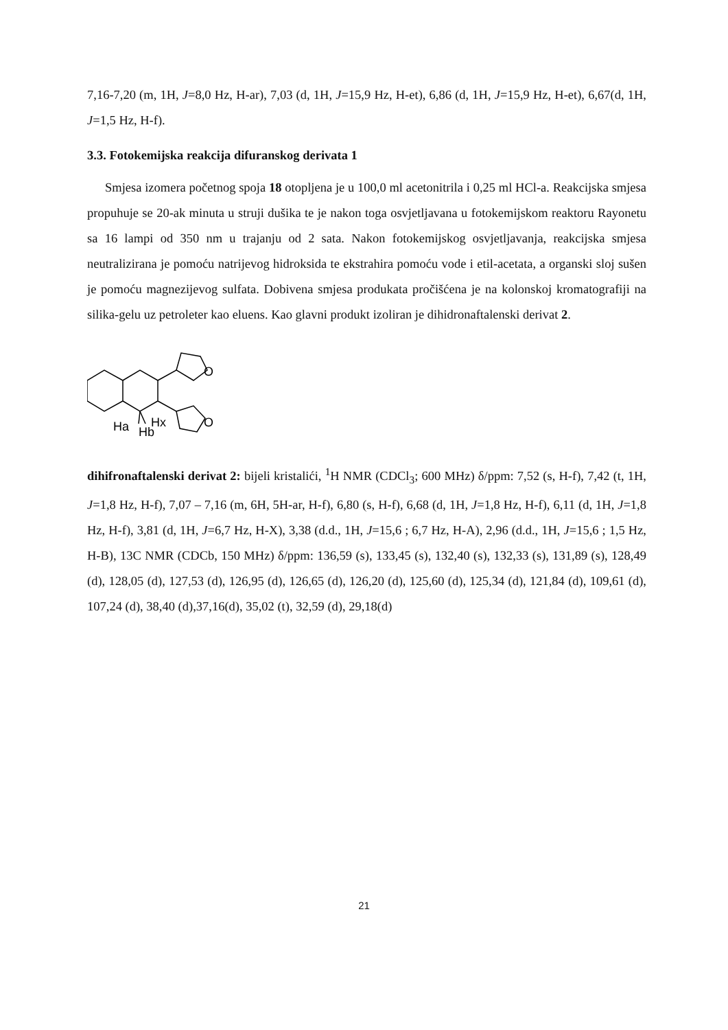7,16-7,20 (m, 1H, J=8,0 Hz, H-ar), 7,03 (d, 1H, J=15,9 Hz, H-et), 6,86 (d, 1H, J=15,9 Hz, H-et), 6,67(d, 1H, J=1,5 Hz, H-f).
3.3. Fotokemijska reakcija difuranskog derivata 1
Smjesa izomera početnog spoja 18 otopljena je u 100,0 ml acetonitrila i 0,25 ml HCl-a. Reakcijska smjesa propuhuje se 20-ak minuta u struji dušika te je nakon toga osvjetljavana u fotokemijskom reaktoru Rayonetu sa 16 lampi od 350 nm u trajanju od 2 sata. Nakon fotokemijskog osvjetljavanja, reakcijska smjesa neutralizirana je pomoću natrijevog hidroksida te ekstrahira pomoću vode i etil-acetata, a organski sloj sušen je pomoću magnezijevog sulfata. Dobivena smjesa produkata pročišćena je na kolonskoj kromatografiji na silika-gelu uz petroleter kao eluens. Kao glavni produkt izoliran je dihidronaftalenski derivat 2.
O
O
Ha
Hb
Hx
dihifronaftalenski derivat 2: bijeli kristalići, <sup>1</sup>H NMR (CDCl<sub>3</sub>; 600 MHz) δ/ppm: 7,52 (s, H-f), 7,42 (t, 1H, J=1,8 Hz, H-f), 7,07 – 7,16 (m, 6H, 5H-ar, H-f), 6,80 (s, H-f), 6,68 (d, 1H, J=1,8 Hz, H-f), 6,11 (d, 1H, J=1,8 Hz, H-f), 3,81 (d, 1H, J=6,7 Hz, H-X), 3,38 (d.d., 1H, J=15,6 ; 6,7 Hz, H-A), 2,96 (d.d., 1H, J=15,6 ; 1,5 Hz, H-B), 13C NMR (CDCb, 150 MHz) δ/ppm: 136,59 (s), 133,45 (s), 132,40 (s), 132,33 (s), 131,89 (s), 128,49 (d), 128,05 (d), 127,53 (d), 126,95 (d), 126,65 (d), 126,20 (d), 125,60 (d), 125,34 (d), 121,84 (d), 109,61 (d), 107,24 (d), 38,40 (d),37,16(d), 35,02 (t), 32,59 (d), 29,18(d)
21